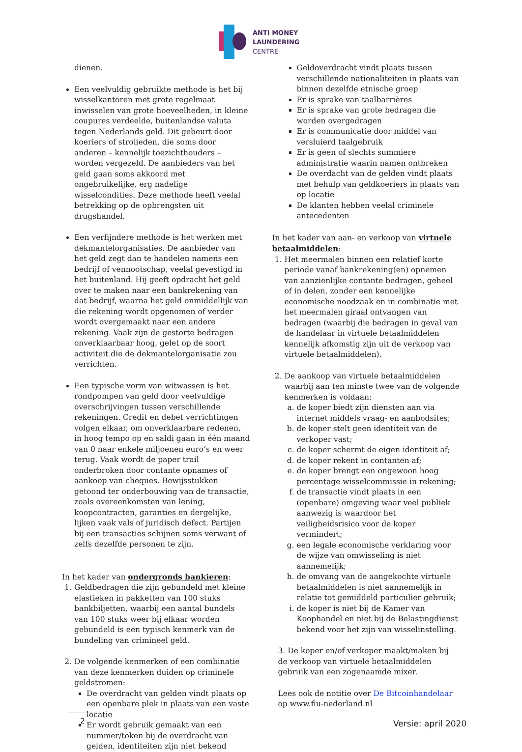ANTI MONEY
LAUNDERING
CENTRE
dienen.
Een veelvuldig gebruikte methode is het bij wisselkantoren met grote regelmaat inwisselen van grote hoeveelheden, in kleine coupures verdeelde, buitenlandse valuta tegen Nederlands geld. Dit gebeurt door koeriers of strolieden, die soms door anderen – kennelijk toezichthouders – worden vergezeld. De aanbieders van het geld gaan soms akkoord met ongebruikelijke, erg nadelige wisselcondities. Deze methode heeft veelal betrekking op de opbrengsten uit drugshandel.
Een verfijndere methode is het werken met dekmantelorganisaties. De aanbieder van het geld zegt dan te handelen namens een bedrijf of vennootschap, veelal gevestigd in het buitenland. Hij geeft opdracht het geld over te maken naar een bankrekening van dat bedrijf, waarna het geld onmiddellijk van die rekening wordt opgenomen of verder wordt overgemaakt naar een andere rekening. Vaak zijn de gestorte bedragen onverklaarbaar hoog, gelet op de soort activiteit die de dekmantelorganisatie zou verrichten.
Een typische vorm van witwassen is het rondpompen van geld door veelvuldige overschrijvingen tussen verschillende rekeningen. Credit en debet verrichtingen volgen elkaar, om onverklaarbare redenen, in hoog tempo op en saldi gaan in één maand van 0 naar enkele miljoenen euro’s en weer terug. Vaak wordt de paper trail onderbroken door contante opnames of aankoop van cheques. Bewijsstukken getoond ter onderbouwing van de transactie, zoals overeenkomsten van lening, koopcontracten, garanties en dergelijke, lijken vaak vals of juridisch defect. Partijen bij een transacties schijnen soms verwant of zelfs dezelfde personen te zijn.
In het kader van ondergronds bankieren:
1. Geldbedragen die zijn gebundeld met kleine elastieken in pakketten van 100 stuks bankbiljetten, waarbij een aantal bundels van 100 stuks weer bij elkaar worden gebundeld is een typisch kenmerk van de bundeling van crimineel geld.
2. De volgende kenmerken of een combinatie van deze kenmerken duiden op criminele geldstromen:
De overdracht van gelden vindt plaats op een openbare plek in plaats van een vaste locatie
Er wordt gebruik gemaakt van een nummer/token bij de overdracht van gelden, identiteiten zijn niet bekend
Geldoverdracht vindt plaats tussen verschillende nationaliteiten in plaats van binnen dezelfde etnische groep
Er is sprake van taalbarrières
Er is sprake van grote bedragen die worden overgedragen
Er is communicatie door middel van versluierd taalgebruik
Er is geen of slechts summiere administratie waarin namen ontbreken
De overdacht van de gelden vindt plaats met behulp van geldkoeriers in plaats van op locatie
De klanten hebben veelal criminele antecedenten
In het kader van aan- en verkoop van virtuele betaalmiddelen:
1. Het meermalen binnen een relatief korte periode vanaf bankrekening(en) opnemen van aanzienlijke contante bedragen, geheel of in delen, zonder een kennelijke economische noodzaak en in combinatie met het meermalen giraal ontvangen van bedragen (waarbij die bedragen in geval van de handelaar in virtuele betaalmiddelen kennelijk afkomstig zijn uit de verkoop van virtuele betaalmiddelen).
2. De aankoop van virtuele betaalmiddelen waarbij aan ten minste twee van de volgende kenmerken is voldaan:
a. de koper biedt zijn diensten aan via internet middels vraag- en aanbodsites;
b. de koper stelt geen identiteit van de verkoper vast;
c. de koper schermt de eigen identiteit af;
d. de koper rekent in contanten af;
e. de koper brengt een ongewoon hoog percentage wisselcommissie in rekening;
f. de transactie vindt plaats in een (openbare) omgeving waar veel publiek aanwezig is waardoor het veiligheidsrisico voor de koper vermindert;
g. een legale economische verklaring voor de wijze van omwisseling is niet aannemelijk;
h. de omvang van de aangekochte virtuele betaalmiddelen is niet aannemelijk in relatie tot gemiddeld particulier gebruik;
i. de koper is niet bij de Kamer van Koophandel en niet bij de Belastingdienst bekend voor het zijn van wisselinstelling.
3. De koper en/of verkoper maakt/maken bij de verkoop van virtuele betaalmiddelen gebruik van een zogenaamde mixer.
Lees ook de notitie over De Bitcoinhandelaar op www.fiu-nederland.nl
2 Versie: april 2020